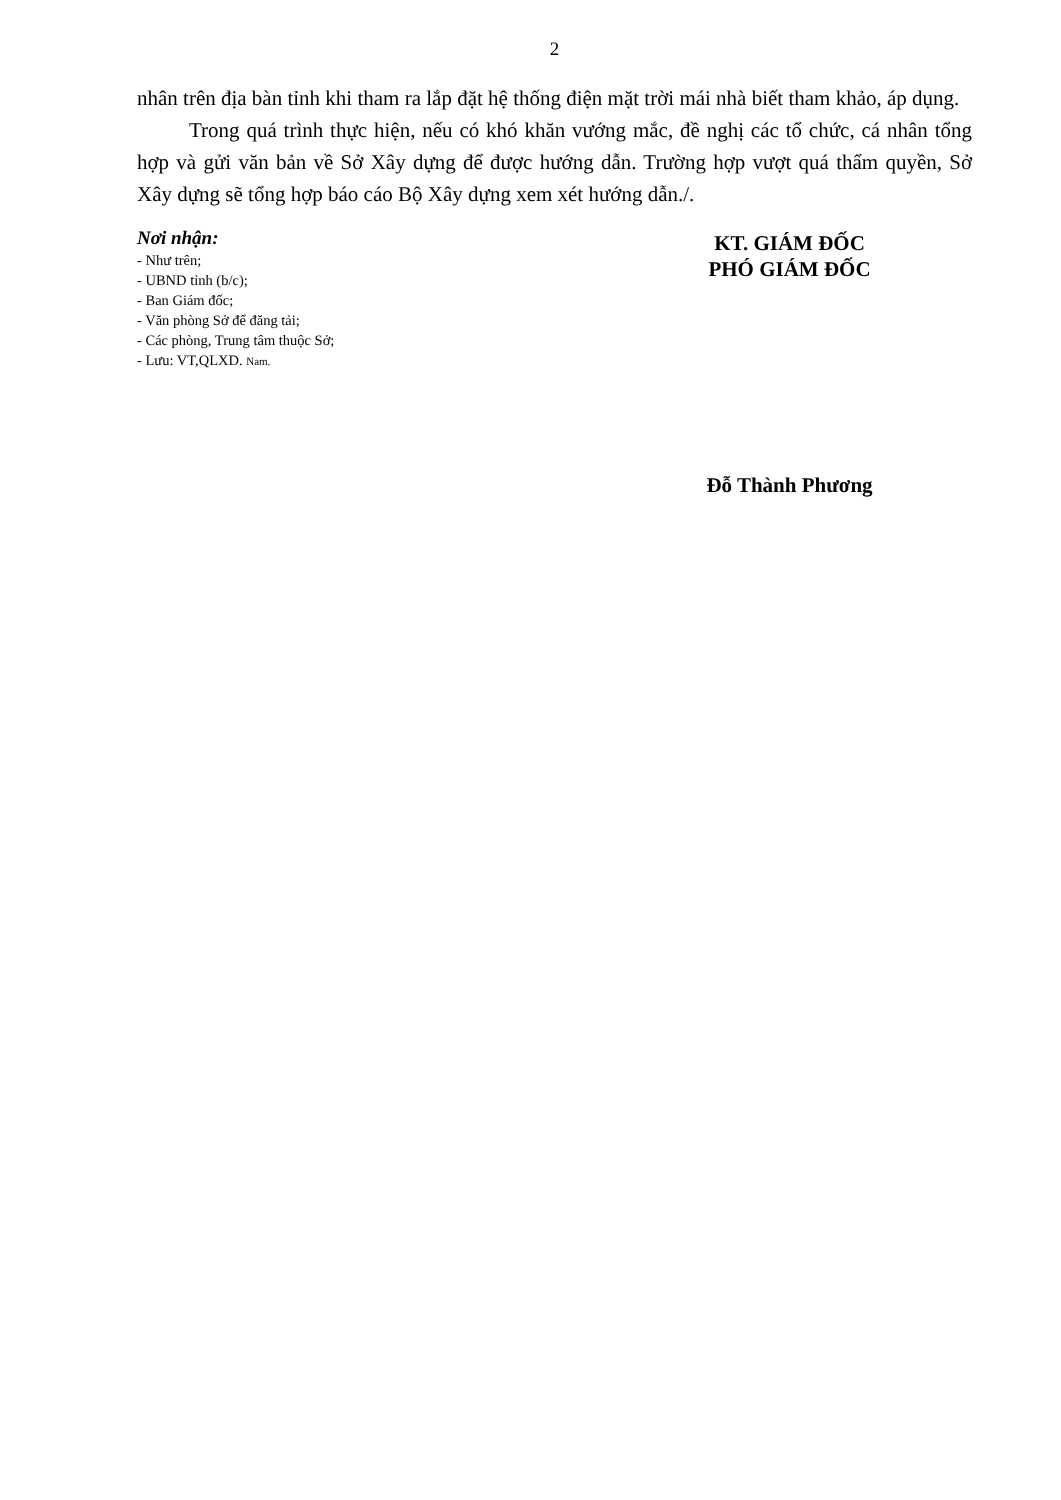2
nhân trên địa bàn tỉnh khi tham ra lắp đặt hệ thống điện mặt trời mái nhà biết tham khảo, áp dụng.
Trong quá trình thực hiện, nếu có khó khăn vướng mắc, đề nghị các tổ chức, cá nhân tổng hợp và gửi văn bản về Sở Xây dựng để được hướng dẫn. Trường hợp vượt quá thẩm quyền, Sở Xây dựng sẽ tổng hợp báo cáo Bộ Xây dựng xem xét hướng dẫn./.
Nơi nhận:
- Như trên;
- UBND tỉnh (b/c);
- Ban Giám đốc;
- Văn phòng Sở để đăng tải;
- Các phòng, Trung tâm thuộc Sở;
- Lưu: VT,QLXD. Nam.
KT. GIÁM ĐỐC
PHÓ GIÁM ĐỐC
Đỗ Thành Phương